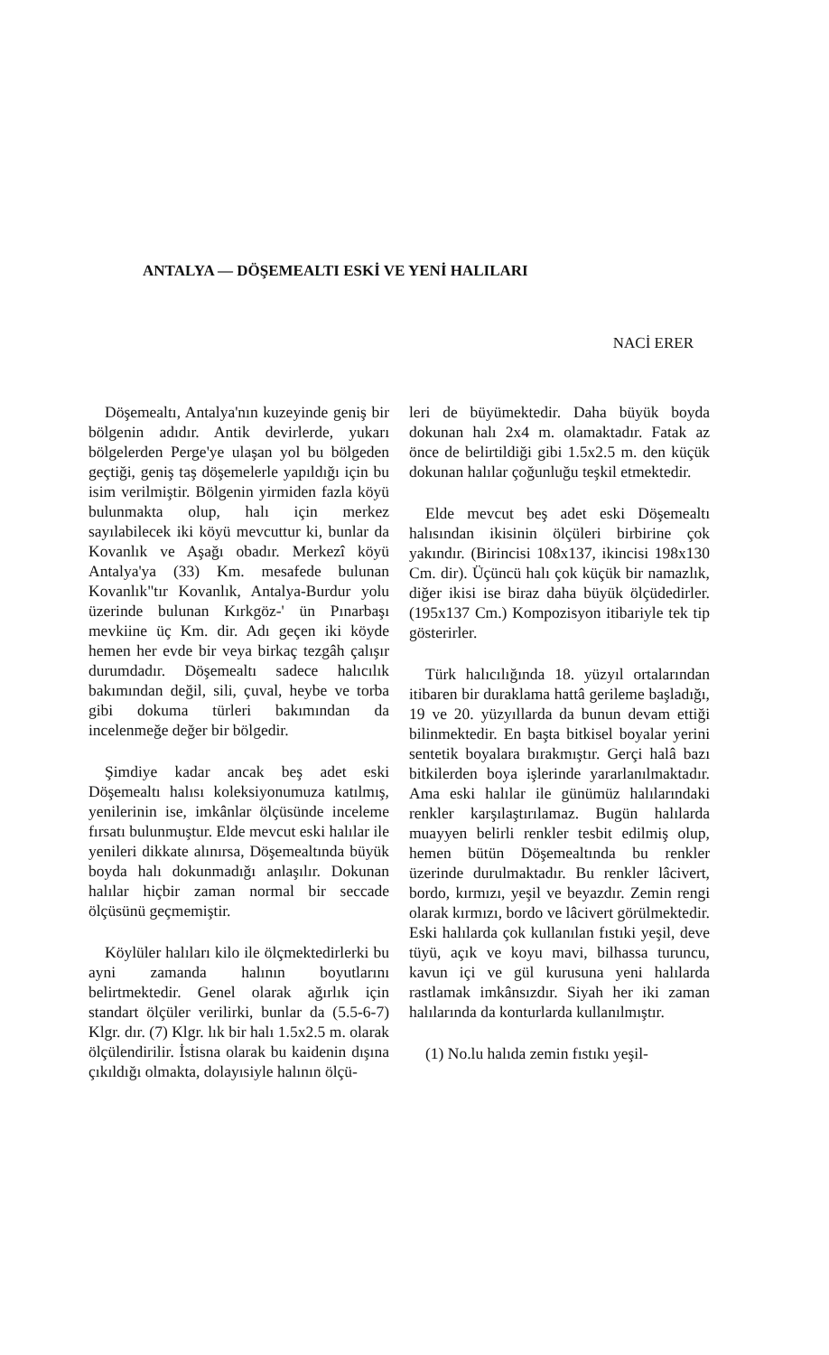ANTALYA — DÖŞEMEALTI ESKİ VE YENİ HALILARI
NACİ ERER
Döşemealtı, Antalya'nın kuzeyinde geniş bir bölgenin adıdır. Antik devirlerde, yukarı bölgelerden Perge'ye ulaşan yol bu bölgeden geçtiği, geniş taş döşemelerle yapıldığı için bu isim verilmiştir. Bölgenin yirmiden fazla köyü bulunmakta olup, halı için merkez sayılabilecek iki köyü mevcuttur ki, bunlar da Kovanlık ve Aşağı obadır. Merkezî köyü Antalya'ya (33) Km. mesafede bulunan Kovanlık"tır Kovanlık, Antalya-Burdur yolu üzerinde bulunan Kırkgöz-' ün Pınarbaşı mevkiine üç Km. dir. Adı geçen iki köyde hemen her evde bir veya birkaç tezgâh çalışır durumdadır. Döşemealtı sadece halıcılık bakımından değil, sili, çuval, heybe ve torba gibi dokuma türleri bakımından da incelenmeğe değer bir bölgedir.
Şimdiye kadar ancak beş adet eski Döşemealtı halısı koleksiyonumuza katılmış, yenilerinin ise, imkânlar ölçüsünde inceleme fırsatı bulunmuştur. Elde mevcut eski halılar ile yenileri dikkate alınırsa, Döşemealtında büyük boyda halı dokunmadığı anlaşılır. Dokunan halılar hiçbir zaman normal bir seccade ölçüsünü geçmemiştir.
Köylüler halıları kilo ile ölçmektedirlerki bu ayni zamanda halının boyutlarını belirtmektedir. Genel olarak ağırlık için standart ölçüler verilirki, bunlar da (5.5-6-7) Klgr. dır. (7) Klgr. lık bir halı 1.5x2.5 m. olarak ölçülendirilir. İstisna olarak bu kaidenin dışına çıkıldığı olmakta, dolayısiyle halının ölçü-
leri de büyümektedir. Daha büyük boyda dokunan halı 2x4 m. olamaktadır. Fatak az önce de belirtildiği gibi 1.5x2.5 m. den küçük dokunan halılar çoğunluğu teşkil etmektedir.
Elde mevcut beş adet eski Döşemealtı halısından ikisinin ölçüleri birbirine çok yakındır. (Birincisi 108x137, ikincisi 198x130 Cm. dir). Üçüncü halı çok küçük bir namazlık, diğer ikisi ise biraz daha büyük ölçüdedirler. (195x137 Cm.) Kompozisyon itibariyle tek tip gösterirler.
Türk halıcılığında 18. yüzyıl ortalarından itibaren bir duraklama hattâ gerileme başladığı, 19 ve 20. yüzyıllarda da bunun devam ettiği bilinmektedir. En başta bitkisel boyalar yerini sentetik boyalara bırakmıştır. Gerçi halâ bazı bitkilerden boya işlerinde yararlanılmaktadır. Ama eski halılar ile günümüz halılarındaki renkler karşılaştırılamaz. Bugün halılarda muayyen belirli renkler tesbit edilmiş olup, hemen bütün Döşemealtında bu renkler üzerinde durulmaktadır. Bu renkler lâcivert, bordo, kırmızı, yeşil ve beyazdır. Zemin rengi olarak kırmızı, bordo ve lâcivert görülmektedir. Eski halılarda çok kullanılan fıstıki yeşil, deve tüyü, açık ve koyu mavi, bilhassa turuncu, kavun içi ve gül kurusuna yeni halılarda rastlamak imkânsızdır. Siyah her iki zaman halılarında da konturlarda kullanılmıştır.
(1) No.lu halıda zemin fıstıkı yeşil-